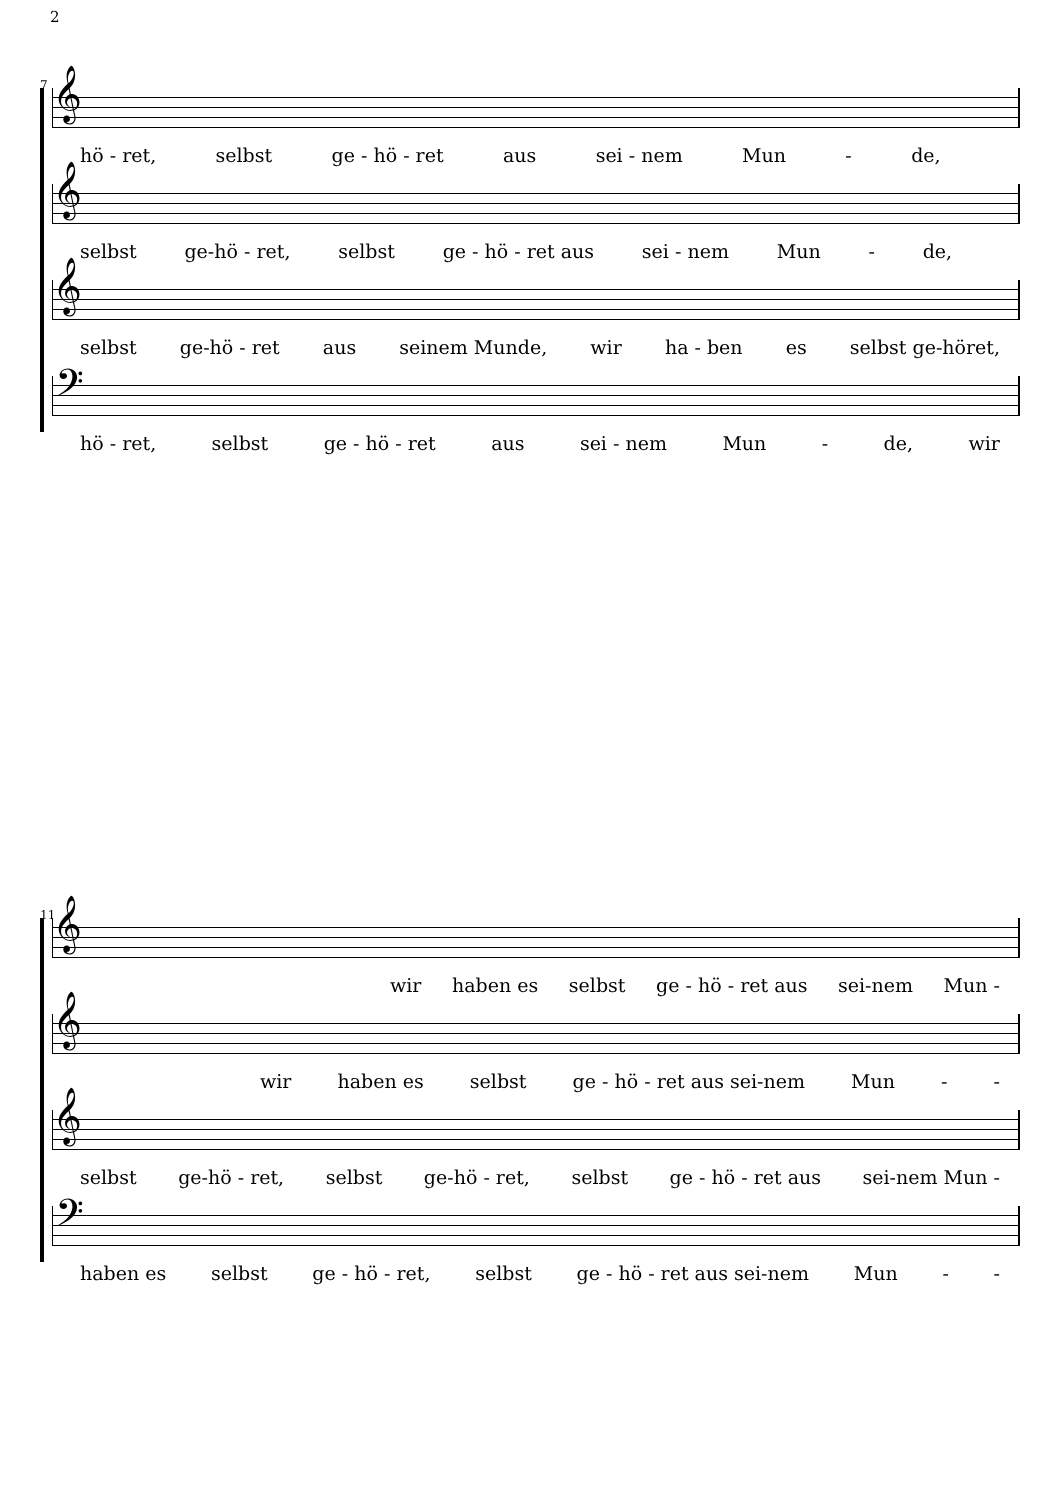2
7
𝄞
hö - ret, selbst ge - hö - ret aus sei - nem Mun - de,
𝄞
selbst ge-hö - ret, selbst ge - hö - ret aus sei - nem Mun - de,
𝄞
selbst ge-hö - ret aus seinem Munde, wir ha - ben es selbst ge-höret,
𝄢
hö - ret, selbst ge - hö - ret aus sei - nem Mun - de, wir
11
𝄞
wir haben es selbst ge - hö - ret aus sei-nem Mun -
𝄞
wir haben es selbst ge - hö - ret aus sei-nem Mun - -
𝄞
selbst ge-hö - ret, selbst ge-hö - ret, selbst ge - hö - ret aus sei-nem Mun -
𝄢
haben es selbst ge - hö - ret, selbst ge - hö - ret aus sei-nem Mun - -